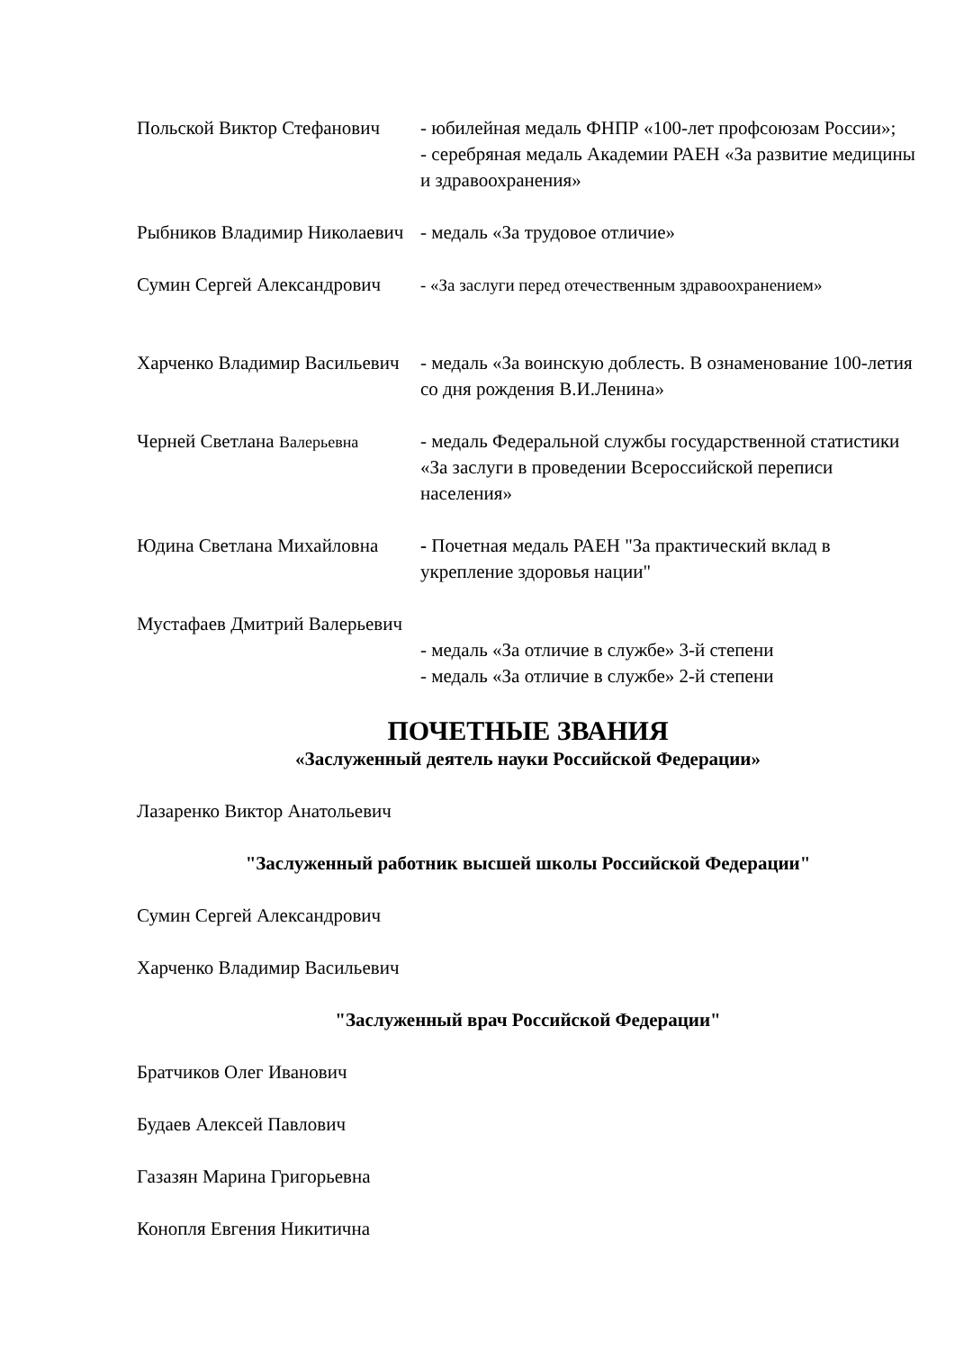Польской Виктор Стефанович
- юбилейная медаль ФНПР «100-лет профсоюзам России»;
- серебряная медаль Академии РАЕН «За развитие медицины и здравоохранения»
Рыбников Владимир Николаевич
- медаль «За трудовое отличие»
Сумин Сергей Александрович
- «За заслуги перед отечественным здравоохранением»
Харченко Владимир Васильевич
- медаль «За воинскую доблесть. В ознаменование 100-летия со дня рождения В.И.Ленина»
Черней Светлана Валерьевна
- медаль Федеральной службы государственной статистики «За заслуги в проведении Всероссийской переписи населения»
Юдина Светлана Михайловна - Почетная медаль РАЕН "За практический вклад в укрепление здоровья нации"
Мустафаев Дмитрий Валерьевич
- медаль «За отличие в службе» 3-й степени
- медаль «За отличие в службе» 2-й степени
ПОЧЕТНЫЕ ЗВАНИЯ
«Заслуженный деятель науки Российской Федерации»
Лазаренко Виктор Анатольевич
"Заслуженный работник высшей школы Российской Федерации"
Сумин Сергей Александрович
Харченко Владимир Васильевич
"Заслуженный врач Российской Федерации"
Братчиков Олег Иванович
Будаев Алексей Павлович
Газазян Марина Григорьевна
Конопля Евгения Никитична